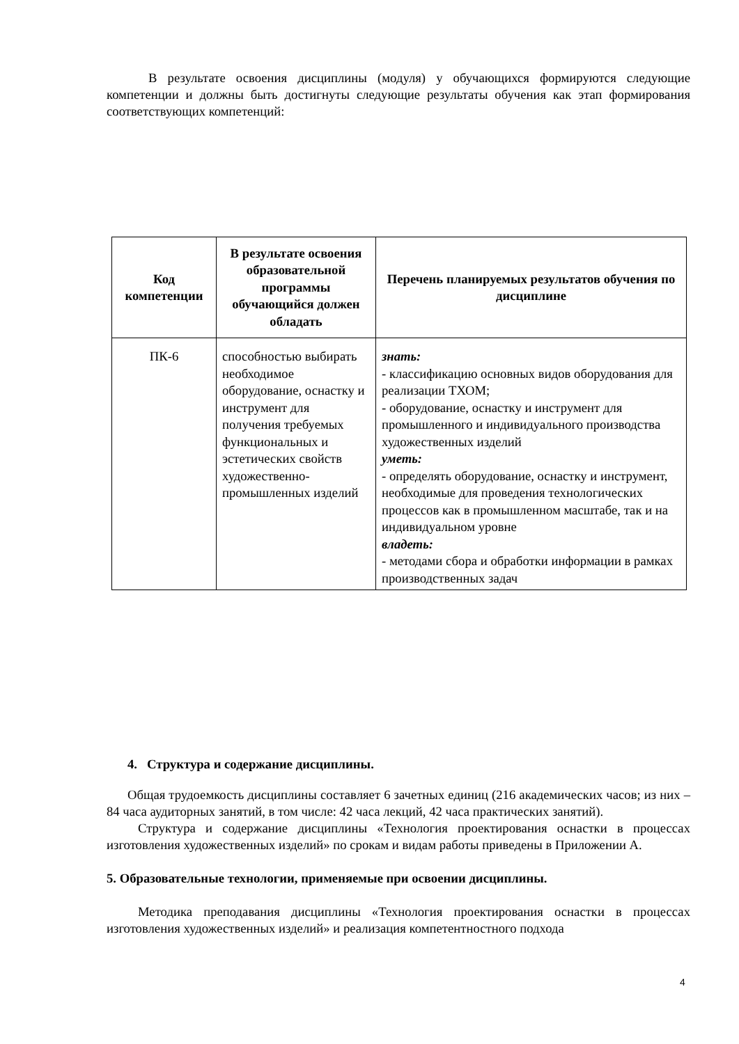В результате освоения дисциплины (модуля) у обучающихся формируются следующие компетенции и должны быть достигнуты следующие результаты обучения как этап формирования соответствующих компетенций:
| Код компетенции | В результате освоения образовательной программы обучающийся должен обладать | Перечень планируемых результатов обучения по дисциплине |
| --- | --- | --- |
| ПК-6 | способностью выбирать необходимое оборудование, оснастку и инструмент для получения требуемых функциональных и эстетических свойств художественно-промышленных изделий | знать: - классификацию основных видов оборудования для реализации ТХОМ; - оборудование, оснастку и инструмент для промышленного и индивидуального производства художественных изделий уметь: - определять оборудование, оснастку и инструмент, необходимые для проведения технологических процессов как в промышленном масштабе, так и на индивидуальном уровне владеть: - методами сбора и обработки информации в рамках производственных задач |
4. Структура и содержание дисциплины.
Общая трудоемкость дисциплины составляет 6 зачетных единиц (216 академических часов; из них – 84 часа аудиторных занятий, в том числе: 42 часа лекций, 42 часа практических занятий).
Структура и содержание дисциплины «Технология проектирования оснастки в процессах изготовления художественных изделий» по срокам и видам работы приведены в Приложении А.
5. Образовательные технологии, применяемые при освоении дисциплины.
Методика преподавания дисциплины «Технология проектирования оснастки в процессах изготовления художественных изделий» и реализация компетентностного подхода
4